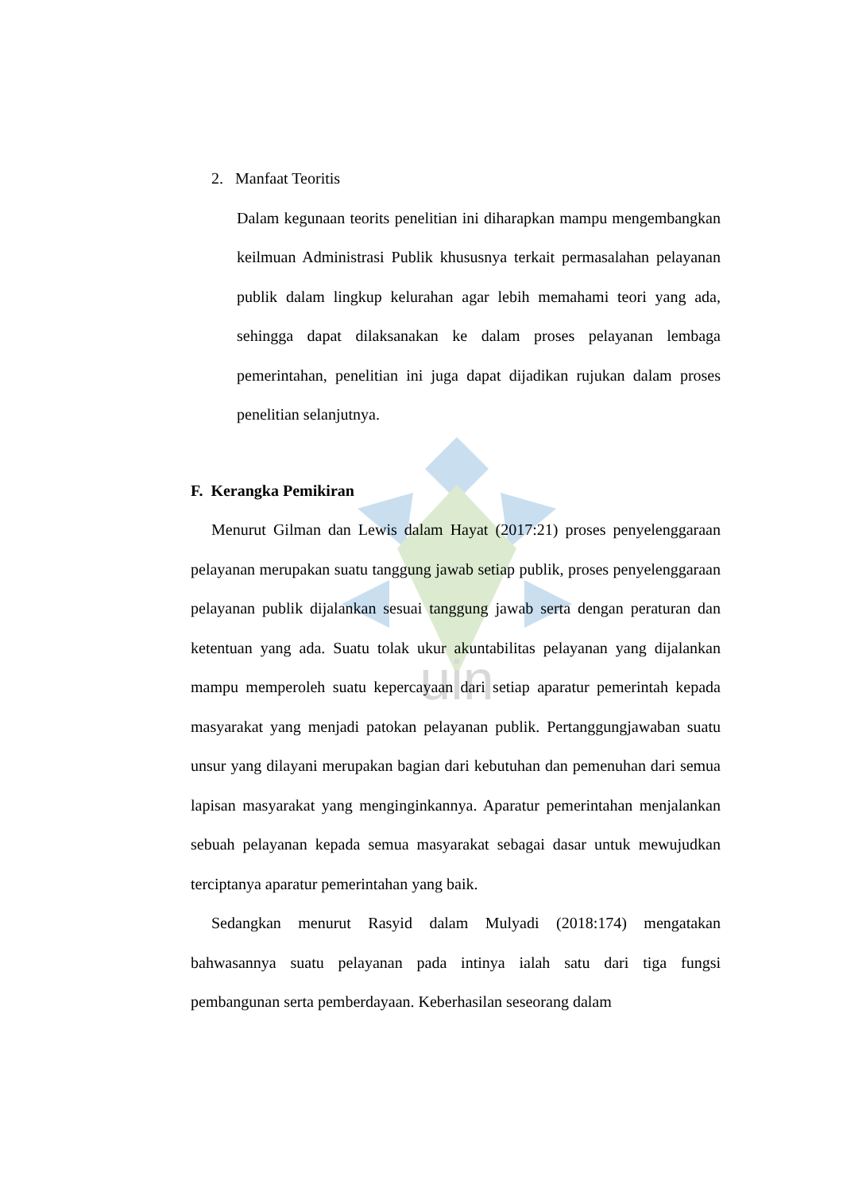uin
2. Manfaat Teoritis
Dalam kegunaan teorits penelitian ini diharapkan mampu mengembangkan keilmuan Administrasi Publik khususnya terkait permasalahan pelayanan publik dalam lingkup kelurahan agar lebih memahami teori yang ada, sehingga dapat dilaksanakan ke dalam proses pelayanan lembaga pemerintahan, penelitian ini juga dapat dijadikan rujukan dalam proses penelitian selanjutnya.
F. Kerangka Pemikiran
Menurut Gilman dan Lewis dalam Hayat (2017:21) proses penyelenggaraan pelayanan merupakan suatu tanggung jawab setiap publik, proses penyelenggaraan pelayanan publik dijalankan sesuai tanggung jawab serta dengan peraturan dan ketentuan yang ada. Suatu tolak ukur akuntabilitas pelayanan yang dijalankan mampu memperoleh suatu kepercayaan dari setiap aparatur pemerintah kepada masyarakat yang menjadi patokan pelayanan publik. Pertanggungjawaban suatu unsur yang dilayani merupakan bagian dari kebutuhan dan pemenuhan dari semua lapisan masyarakat yang menginginkannya. Aparatur pemerintahan menjalankan sebuah pelayanan kepada semua masyarakat sebagai dasar untuk mewujudkan terciptanya aparatur pemerintahan yang baik.
Sedangkan menurut Rasyid dalam Mulyadi (2018:174) mengatakan bahwasannya suatu pelayanan pada intinya ialah satu dari tiga fungsi pembangunan serta pemberdayaan. Keberhasilan seseorang dalam